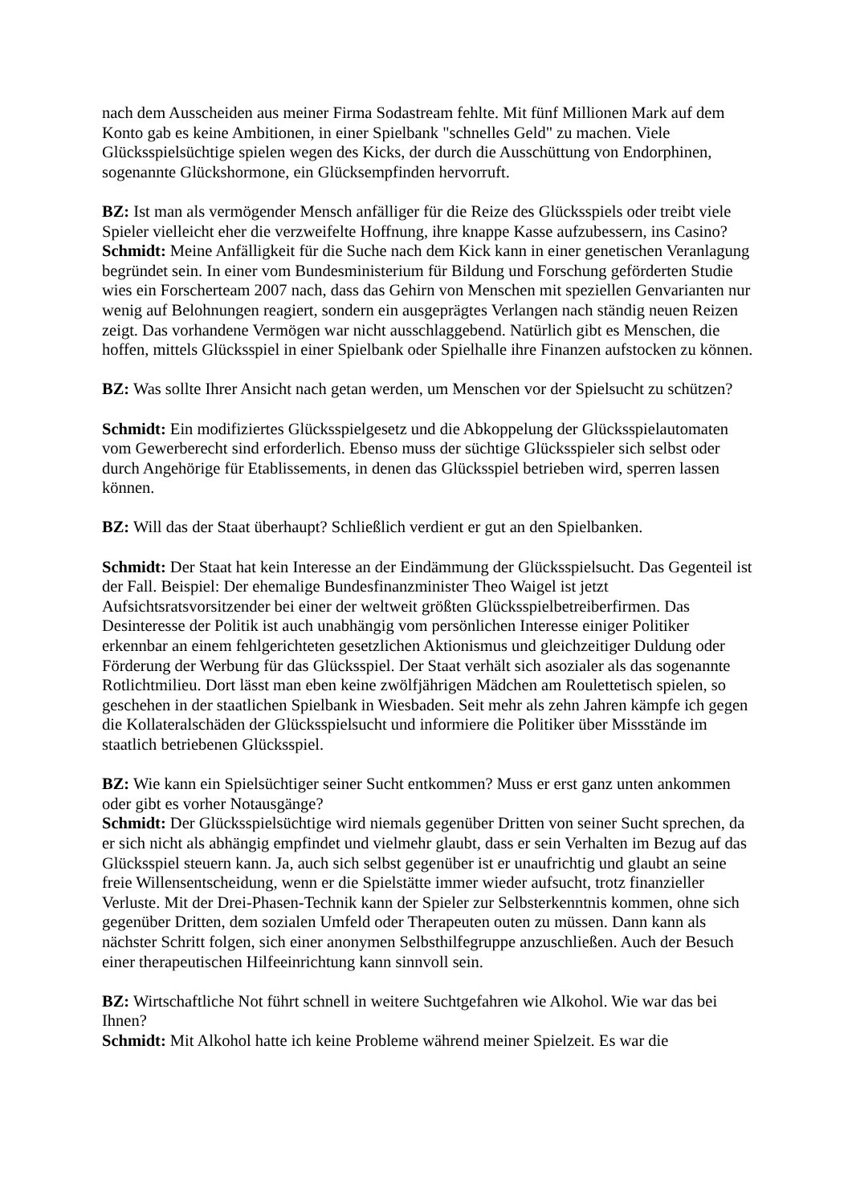nach dem Ausscheiden aus meiner Firma Sodastream fehlte. Mit fünf Millionen Mark auf dem Konto gab es keine Ambitionen, in einer Spielbank "schnelles Geld" zu machen. Viele Glücksspielsüchtige spielen wegen des Kicks, der durch die Ausschüttung von Endorphinen, sogenannte Glückshormone, ein Glücksempfinden hervorruft.
BZ: Ist man als vermögender Mensch anfälliger für die Reize des Glücksspiels oder treibt viele Spieler vielleicht eher die verzweifelte Hoffnung, ihre knappe Kasse aufzubessern, ins Casino?
Schmidt: Meine Anfälligkeit für die Suche nach dem Kick kann in einer genetischen Veranlagung begründet sein. In einer vom Bundesministerium für Bildung und Forschung geförderten Studie wies ein Forscherteam 2007 nach, dass das Gehirn von Menschen mit speziellen Genvarianten nur wenig auf Belohnungen reagiert, sondern ein ausgeprägtes Verlangen nach ständig neuen Reizen zeigt. Das vorhandene Vermögen war nicht ausschlaggebend. Natürlich gibt es Menschen, die hoffen, mittels Glücksspiel in einer Spielbank oder Spielhalle ihre Finanzen aufstocken zu können.
BZ: Was sollte Ihrer Ansicht nach getan werden, um Menschen vor der Spielsucht zu schützen?
Schmidt: Ein modifiziertes Glücksspielgesetz und die Abkoppelung der Glücksspielautomaten vom Gewerberecht sind erforderlich. Ebenso muss der süchtige Glücksspieler sich selbst oder durch Angehörige für Etablissements, in denen das Glücksspiel betrieben wird, sperren lassen können.
BZ: Will das der Staat überhaupt? Schließlich verdient er gut an den Spielbanken.
Schmidt: Der Staat hat kein Interesse an der Eindämmung der Glücksspielsucht. Das Gegenteil ist der Fall. Beispiel: Der ehemalige Bundesfinanzminister Theo Waigel ist jetzt Aufsichtsratsvorsitzender bei einer der weltweit größten Glücksspielbetreiberfirmen. Das Desinteresse der Politik ist auch unabhängig vom persönlichen Interesse einiger Politiker erkennbar an einem fehlgerichteten gesetzlichen Aktionismus und gleichzeitiger Duldung oder Förderung der Werbung für das Glücksspiel. Der Staat verhält sich asozialer als das sogenannte Rotlichtmilieu. Dort lässt man eben keine zwölfjährigen Mädchen am Roulettetisch spielen, so geschehen in der staatlichen Spielbank in Wiesbaden. Seit mehr als zehn Jahren kämpfe ich gegen die Kollateralschäden der Glücksspielsucht und informiere die Politiker über Missstände im staatlich betriebenen Glücksspiel.
BZ: Wie kann ein Spielsüchtiger seiner Sucht entkommen? Muss er erst ganz unten ankommen oder gibt es vorher Notausgänge?
Schmidt: Der Glücksspielsüchtige wird niemals gegenüber Dritten von seiner Sucht sprechen, da er sich nicht als abhängig empfindet und vielmehr glaubt, dass er sein Verhalten im Bezug auf das Glücksspiel steuern kann. Ja, auch sich selbst gegenüber ist er unaufrichtig und glaubt an seine freie Willensentscheidung, wenn er die Spielstätte immer wieder aufsucht, trotz finanzieller Verluste. Mit der Drei-Phasen-Technik kann der Spieler zur Selbsterkenntnis kommen, ohne sich gegenüber Dritten, dem sozialen Umfeld oder Therapeuten outen zu müssen. Dann kann als nächster Schritt folgen, sich einer anonymen Selbsthilfegruppe anzuschließen. Auch der Besuch einer therapeutischen Hilfeeinrichtung kann sinnvoll sein.
BZ: Wirtschaftliche Not führt schnell in weitere Suchtgefahren wie Alkohol. Wie war das bei Ihnen?
Schmidt: Mit Alkohol hatte ich keine Probleme während meiner Spielzeit. Es war die